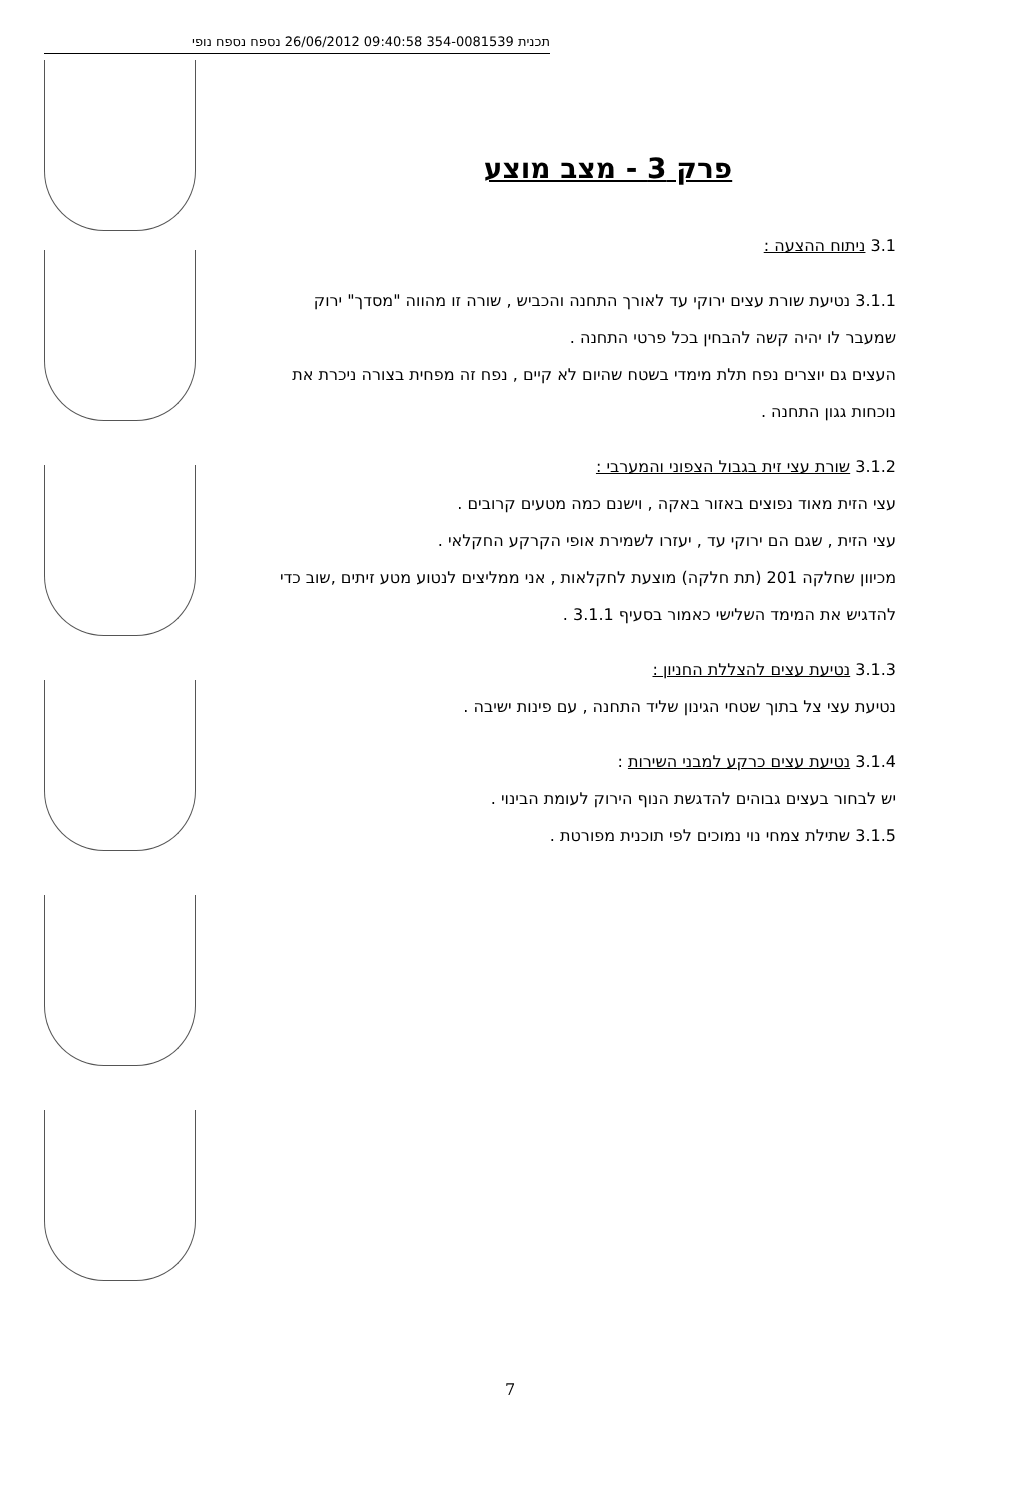תכנית 354-0081539 09:40:58 26/06/2012 נספח נספח נופי
פרק 3 - מצב מוצע
3.1 ניתוח ההצעה :
3.1.1 נטיעת שורת עצים ירוקי עד לאורך התחנה והכביש , שורה זו מהווה "מסדך" ירוק
שמעבר לו יהיה קשה להבחין בכל פרטי התחנה .
העצים גם יוצרים נפח תלת מימדי בשטח שהיום לא קיים , נפח זה מפחית בצורה ניכרת את
נוכחות גגון התחנה .
3.1.2 שורת עצי זית בגבול הצפוני והמערבי :
עצי הזית מאוד נפוצים באזור באקה , וישנם כמה מטעים קרובים .
עצי הזית , שגם הם ירוקי עד , יעזרו לשמירת אופי הקרקע החקלאי .
מכיוון שחלקה 201 (תת חלקה) מוצעת לחקלאות , אני ממליצים לנטוע מטע זיתים ,שוב כדי
להדגיש את המימד השלישי כאמור בסעיף 3.1.1 .
3.1.3 נטיעת עצים להצללת החניון :
נטיעת עצי צל בתוך שטחי הגינון שליד התחנה , עם פינות ישיבה .
3.1.4 נטיעת עצים כרקע למבני השירות :
יש לבחור בעצים גבוהים להדגשת הנוף הירוק לעומת הבינוי .
3.1.5 שתילת צמחי נוי נמוכים לפי תוכנית מפורטת .
7